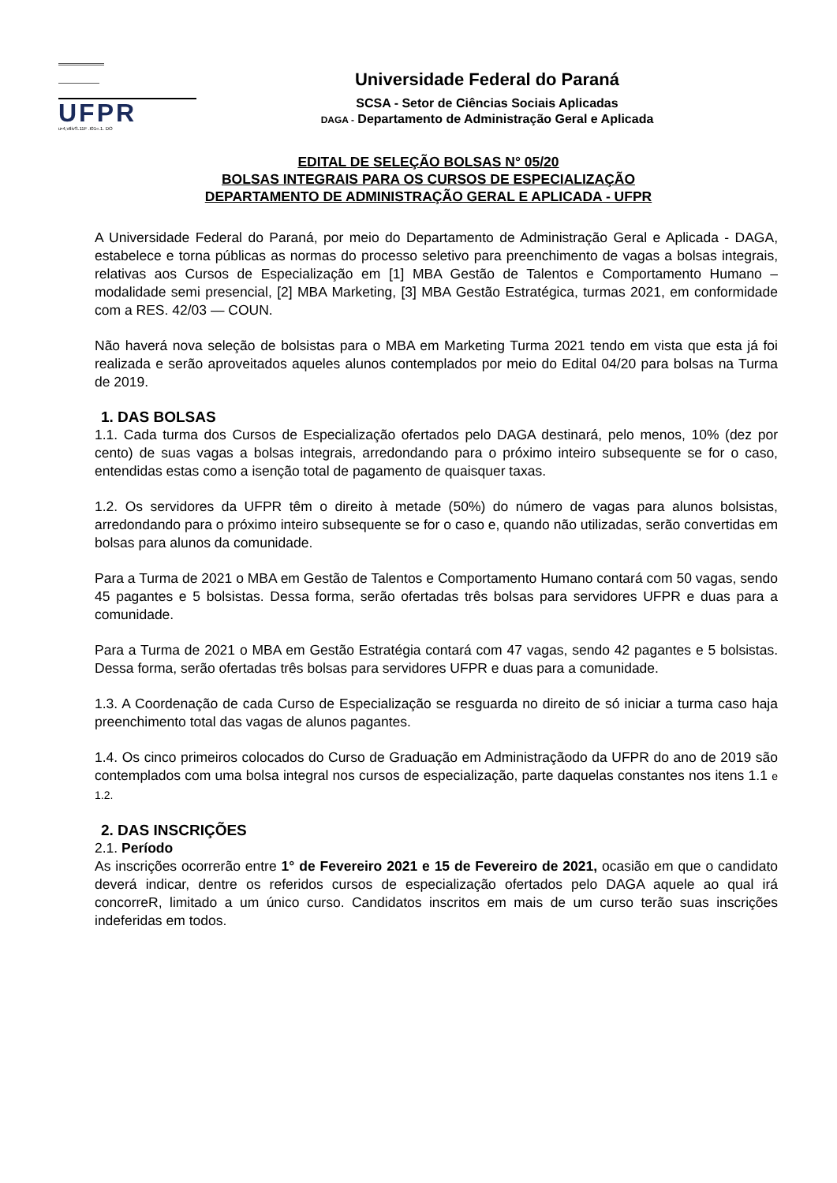UFPR
u•4,vtlivS.11F .t01«.1. DO
Universidade Federal do Paraná
SCSA - Setor de Ciências Sociais Aplicadas
DAGA - Departamento de Administração Geral e Aplicada
EDITAL DE SELEÇÃO BOLSAS N° 05/20
BOLSAS INTEGRAIS PARA OS CURSOS DE ESPECIALIZAÇÃO
DEPARTAMENTO DE ADMINISTRAÇÃO GERAL E APLICADA - UFPR
A Universidade Federal do Paraná, por meio do Departamento de Administração Geral e Aplicada - DAGA, estabelece e torna públicas as normas do processo seletivo para preenchimento de vagas a bolsas integrais, relativas aos Cursos de Especialização em [1] MBA Gestão de Talentos e Comportamento Humano – modalidade semi presencial, [2] MBA Marketing, [3] MBA Gestão Estratégica, turmas 2021, em conformidade com a RES. 42/03 — COUN.
Não haverá nova seleção de bolsistas para o MBA em Marketing Turma 2021 tendo em vista que esta já foi realizada e serão aproveitados aqueles alunos contemplados por meio do Edital 04/20 para bolsas na Turma de 2019.
1. DAS BOLSAS
1.1. Cada turma dos Cursos de Especialização ofertados pelo DAGA destinará, pelo menos, 10% (dez por cento) de suas vagas a bolsas integrais, arredondando para o próximo inteiro subsequente se for o caso, entendidas estas como a isenção total de pagamento de quaisquer taxas.
1.2. Os servidores da UFPR têm o direito à metade (50%) do número de vagas para alunos bolsistas, arredondando para o próximo inteiro subsequente se for o caso e, quando não utilizadas, serão convertidas em bolsas para alunos da comunidade.
Para a Turma de 2021 o MBA em Gestão de Talentos e Comportamento Humano contará com 50 vagas, sendo 45 pagantes e 5 bolsistas. Dessa forma, serão ofertadas três bolsas para servidores UFPR e duas para a comunidade.
Para a Turma de 2021 o MBA em Gestão Estratégia contará com 47 vagas, sendo 42 pagantes e 5 bolsistas. Dessa forma, serão ofertadas três bolsas para servidores UFPR e duas para a comunidade.
1.3. A Coordenação de cada Curso de Especialização se resguarda no direito de só iniciar a turma caso haja preenchimento total das vagas de alunos pagantes.
1.4. Os cinco primeiros colocados do Curso de Graduação em Administraçãodo da UFPR do ano de 2019 são contemplados com uma bolsa integral nos cursos de especialização, parte daquelas constantes nos itens 1.1 e 1.2.
2. DAS INSCRIÇÕES
2.1. Período
As inscrições ocorrerão entre 1° de Fevereiro 2021 e 15 de Fevereiro de 2021, ocasião em que o candidato deverá indicar, dentre os referidos cursos de especialização ofertados pelo DAGA aquele ao qual irá concorreR, limitado a um único curso. Candidatos inscritos em mais de um curso terão suas inscrições indeferidas em todos.